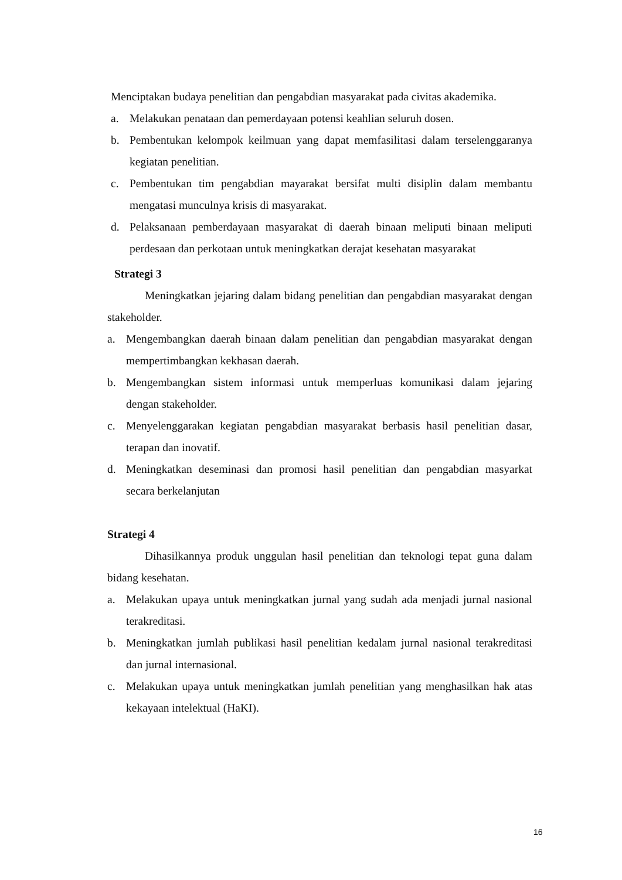Menciptakan budaya penelitian dan pengabdian masyarakat pada civitas akademika.
a. Melakukan penataan dan pemerdayaan potensi keahlian seluruh dosen.
b. Pembentukan kelompok keilmuan yang dapat memfasilitasi dalam terselenggaranya kegiatan penelitian.
c. Pembentukan tim pengabdian mayarakat bersifat multi disiplin dalam membantu mengatasi munculnya krisis di masyarakat.
d. Pelaksanaan pemberdayaan masyarakat di daerah binaan meliputi binaan meliputi perdesaan dan perkotaan untuk meningkatkan derajat kesehatan masyarakat
Strategi 3
Meningkatkan jejaring dalam bidang penelitian dan pengabdian masyarakat dengan stakeholder.
a. Mengembangkan daerah binaan dalam penelitian dan pengabdian masyarakat dengan mempertimbangkan kekhasan daerah.
b. Mengembangkan sistem informasi untuk memperluas komunikasi dalam jejaring dengan stakeholder.
c. Menyelenggarakan kegiatan pengabdian masyarakat berbasis hasil penelitian dasar, terapan dan inovatif.
d. Meningkatkan deseminasi dan promosi hasil penelitian dan pengabdian masyarkat secara berkelanjutan
Strategi 4
Dihasilkannya produk unggulan hasil penelitian dan teknologi tepat guna dalam bidang kesehatan.
a. Melakukan upaya untuk meningkatkan jurnal yang sudah ada menjadi jurnal nasional terakreditasi.
b. Meningkatkan jumlah publikasi hasil penelitian kedalam jurnal nasional terakreditasi dan jurnal internasional.
c. Melakukan upaya untuk meningkatkan jumlah penelitian yang menghasilkan hak atas kekayaan intelektual (HaKI).
16